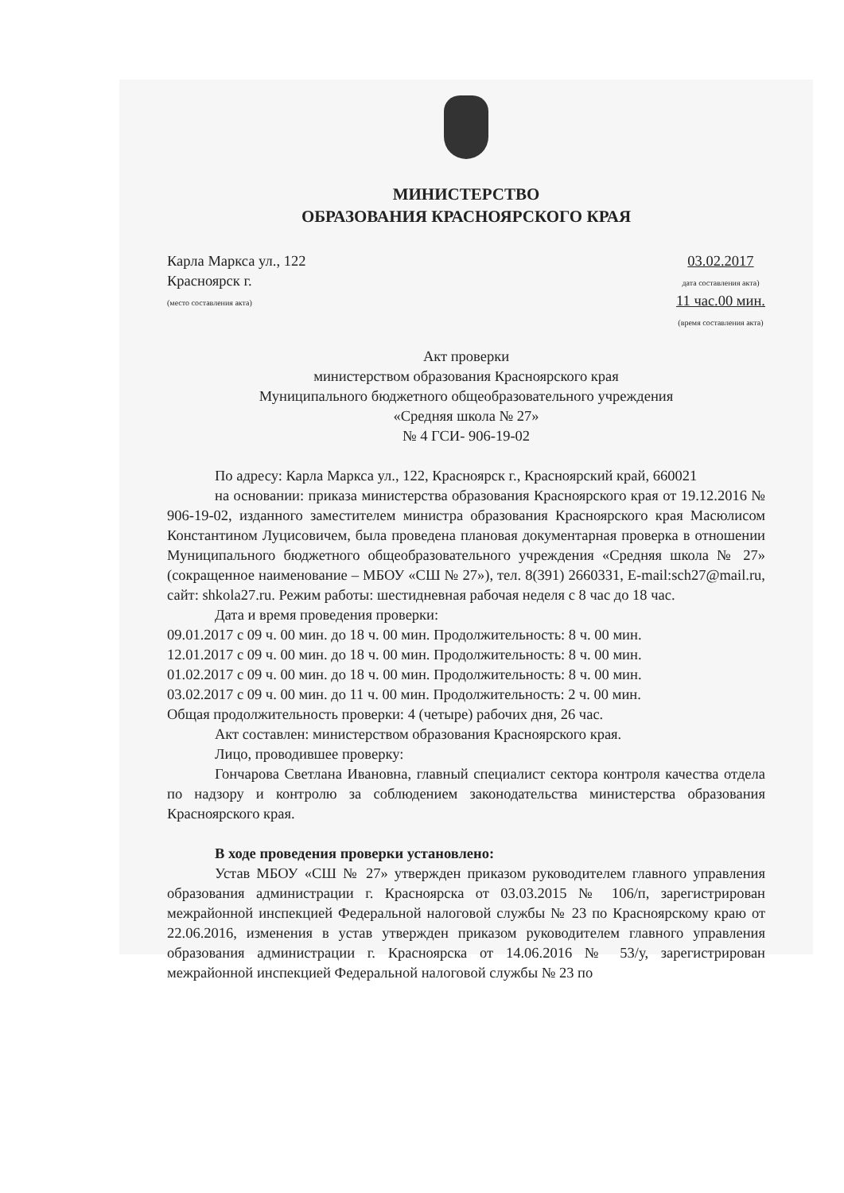МИНИСТЕРСТВО
ОБРАЗОВАНИЯ КРАСНОЯРСКОГО КРАЯ
Карла Маркса ул., 122
Красноярск г.
(место составления акта)
03.02.2017
дата составления акта)
11 час.00 мин.
(время составления акта)
Акт проверки
министерством образования Красноярского края
Муниципального бюджетного общеобразовательного учреждения
«Средняя школа № 27»
№ 4 ГСИ- 906-19-02
По адресу: Карла Маркса ул., 122, Красноярск г., Красноярский край, 660021
на основании: приказа министерства образования Красноярского края от 19.12.2016 № 906-19-02, изданного заместителем министра образования Красноярского края Масюлисом Константином Луцисовичем, была проведена плановая документарная проверка в отношении Муниципального бюджетного общеобразовательного учреждения «Средняя школа № 27» (сокращенное наименование – МБОУ «СШ № 27»), тел. 8(391) 2660331, E-mail:sch27@mail.ru, сайт: shkola27.ru. Режим работы: шестидневная рабочая неделя с 8 час до 18 час.
Дата и время проведения проверки:
09.01.2017 с 09 ч. 00 мин. до 18 ч. 00 мин. Продолжительность: 8 ч. 00 мин.
12.01.2017 с 09 ч. 00 мин. до 18 ч. 00 мин. Продолжительность: 8 ч. 00 мин.
01.02.2017 с 09 ч. 00 мин. до 18 ч. 00 мин. Продолжительность: 8 ч. 00 мин.
03.02.2017 с 09 ч. 00 мин. до 11 ч. 00 мин. Продолжительность: 2 ч. 00 мин.
Общая продолжительность проверки: 4 (четыре) рабочих дня, 26 час.
Акт составлен: министерством образования Красноярского края.
Лицо, проводившее проверку:
Гончарова Светлана Ивановна, главный специалист сектора контроля качества отдела по надзору и контролю за соблюдением законодательства министерства образования Красноярского края.
В ходе проведения проверки установлено:
Устав МБОУ «СШ № 27» утвержден приказом руководителем главного управления образования администрации г. Красноярска от 03.03.2015 № 106/п, зарегистрирован межрайонной инспекцией Федеральной налоговой службы № 23 по Красноярскому краю от 22.06.2016, изменения в устав утвержден приказом руководителем главного управления образования администрации г. Красноярска от 14.06.2016 № 53/у, зарегистрирован межрайонной инспекцией Федеральной налоговой службы № 23 по